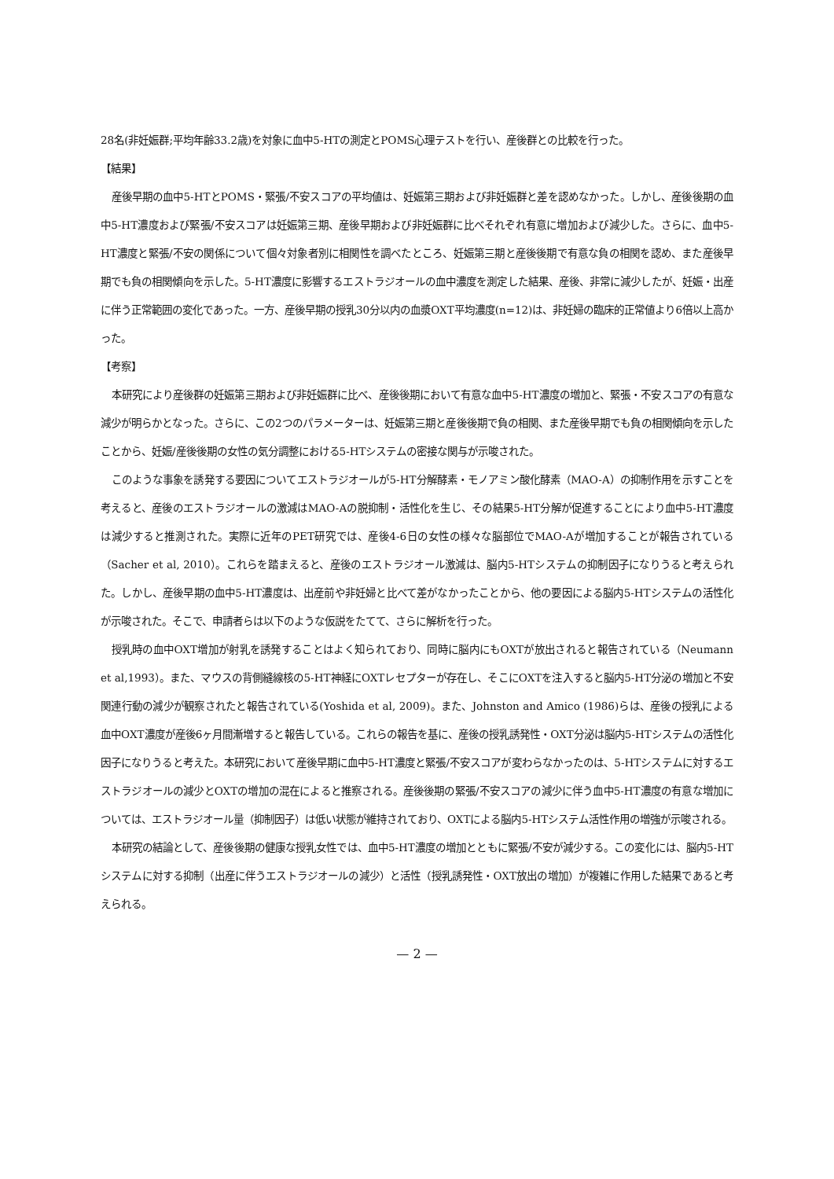28名(非妊娠群;平均年齢33.2歳)を対象に血中5-HTの測定とPOMS心理テストを行い、産後群との比較を行った。
【結果】
産後早期の血中5-HTとPOMS・緊張/不安スコアの平均値は、妊娠第三期および非妊娠群と差を認めなかった。しかし、産後後期の血中5-HT濃度および緊張/不安スコアは妊娠第三期、産後早期および非妊娠群に比べそれぞれ有意に増加および減少した。さらに、血中5-HT濃度と緊張/不安の関係について個々対象者別に相関性を調べたところ、妊娠第三期と産後後期で有意な負の相関を認め、また産後早期でも負の相関傾向を示した。5-HT濃度に影響するエストラジオールの血中濃度を測定した結果、産後、非常に減少したが、妊娠・出産に伴う正常範囲の変化であった。一方、産後早期の授乳30分以内の血漿OXT平均濃度(n=12)は、非妊婦の臨床的正常値より6倍以上高かった。
【考察】
本研究により産後群の妊娠第三期および非妊娠群に比べ、産後後期において有意な血中5-HT濃度の増加と、緊張・不安スコアの有意な減少が明らかとなった。さらに、この2つのパラメーターは、妊娠第三期と産後後期で負の相関、また産後早期でも負の相関傾向を示したことから、妊娠/産後後期の女性の気分調整における5-HTシステムの密接な関与が示唆された。
このような事象を誘発する要因についてエストラジオールが5-HT分解酵素・モノアミン酸化酵素（MAO-A）の抑制作用を示すことを考えると、産後のエストラジオールの激減はMAO-Aの脱抑制・活性化を生じ、その結果5-HT分解が促進することにより血中5-HT濃度は減少すると推測された。実際に近年のPET研究では、産後4-6日の女性の様々な脳部位でMAO-Aが増加することが報告されている（Sacher et al, 2010）。これらを踏まえると、産後のエストラジオール激減は、脳内5-HTシステムの抑制因子になりうると考えられた。しかし、産後早期の血中5-HT濃度は、出産前や非妊婦と比べて差がなかったことから、他の要因による脳内5-HTシステムの活性化が示唆された。そこで、申請者らは以下のような仮説をたてて、さらに解析を行った。
授乳時の血中OXT増加が射乳を誘発することはよく知られており、同時に脳内にもOXTが放出されると報告されている（Neumann et al,1993）。また、マウスの背側縫線核の5-HT神経にOXTレセプターが存在し、そこにOXTを注入すると脳内5-HT分泌の増加と不安関連行動の減少が観察されたと報告されている(Yoshida et al, 2009)。また、Johnston and Amico (1986)らは、産後の授乳による血中OXT濃度が産後6ヶ月間漸増すると報告している。これらの報告を基に、産後の授乳誘発性・OXT分泌は脳内5-HTシステムの活性化因子になりうると考えた。本研究において産後早期に血中5-HT濃度と緊張/不安スコアが変わらなかったのは、5-HTシステムに対するエストラジオールの減少とOXTの増加の混在によると推察される。産後後期の緊張/不安スコアの減少に伴う血中5-HT濃度の有意な増加については、エストラジオール量（抑制因子）は低い状態が維持されており、OXTによる脳内5-HTシステム活性作用の増強が示唆される。
本研究の結論として、産後後期の健康な授乳女性では、血中5-HT濃度の増加とともに緊張/不安が減少する。この変化には、脳内5-HTシステムに対する抑制（出産に伴うエストラジオールの減少）と活性（授乳誘発性・OXT放出の増加）が複雑に作用した結果であると考えられる。
— 2 —